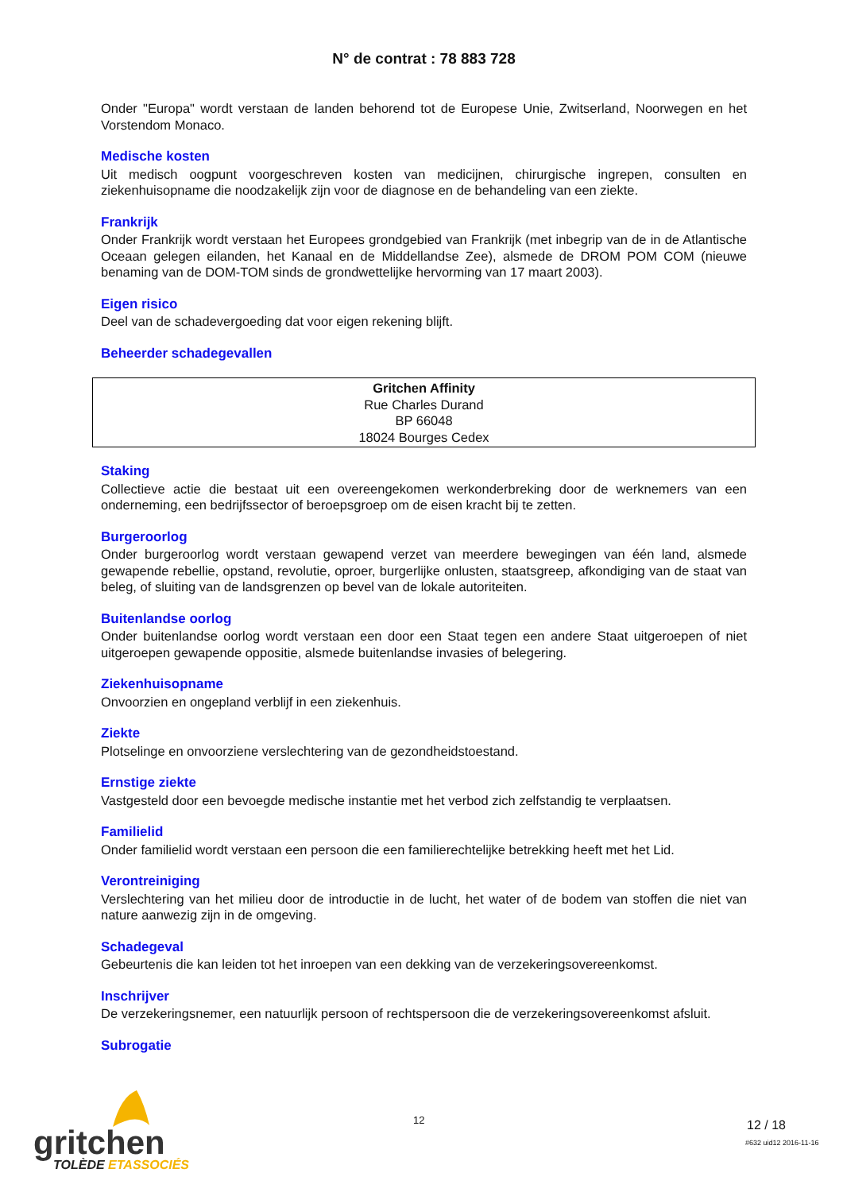N° de contrat : 78 883 728
Onder "Europa" wordt verstaan de landen behorend tot de Europese Unie, Zwitserland, Noorwegen en het Vorstendom Monaco.
Medische kosten
Uit medisch oogpunt voorgeschreven kosten van medicijnen, chirurgische ingrepen, consulten en ziekenhuisopname die noodzakelijk zijn voor de diagnose en de behandeling van een ziekte.
Frankrijk
Onder Frankrijk wordt verstaan het Europees grondgebied van Frankrijk (met inbegrip van de in de Atlantische Oceaan gelegen eilanden, het Kanaal en de Middellandse Zee), alsmede de DROM POM COM (nieuwe benaming van de DOM-TOM sinds de grondwettelijke hervorming van 17 maart 2003).
Eigen risico
Deel van de schadevergoeding dat voor eigen rekening blijft.
Beheerder schadegevallen
Gritchen Affinity
Rue Charles Durand
BP 66048
18024 Bourges Cedex
Staking
Collectieve actie die bestaat uit een overeengekomen werkonderbreking door de werknemers van een onderneming, een bedrijfssector of beroepsgroep om de eisen kracht bij te zetten.
Burgeroorlog
Onder burgeroorlog wordt verstaan gewapend verzet van meerdere bewegingen van één land, alsmede gewapende rebellie, opstand, revolutie, oproer, burgerlijke onlusten, staatsgreep, afkondiging van de staat van beleg, of sluiting van de landsgrenzen op bevel van de lokale autoriteiten.
Buitenlandse oorlog
Onder buitenlandse oorlog wordt verstaan een door een Staat tegen een andere Staat uitgeroepen of niet uitgeroepen gewapende oppositie, alsmede buitenlandse invasies of belegering.
Ziekenhuisopname
Onvoorzien en ongepland verblijf in een ziekenhuis.
Ziekte
Plotselinge en onvoorziene verslechtering van de gezondheidstoestand.
Ernstige ziekte
Vastgesteld door een bevoegde medische instantie met het verbod zich zelfstandig te verplaatsen.
Familielid
Onder familielid wordt verstaan een persoon die een familierechtelijke betrekking heeft met het Lid.
Verontreiniging
Verslechtering van het milieu door de introductie in de lucht, het water of de bodem van stoffen die niet van nature aanwezig zijn in de omgeving.
Schadegeval
Gebeurtenis die kan leiden tot het inroepen van een dekking van de verzekeringsovereenkomst.
Inschrijver
De verzekeringsnemer, een natuurlijk persoon of rechtspersoon die de verzekeringsovereenkomst afsluit.
Subrogatie
gritchen
TOLÈDE ETASSOCIÉS
12 12 / 18
#632 uid12 2016-11-16